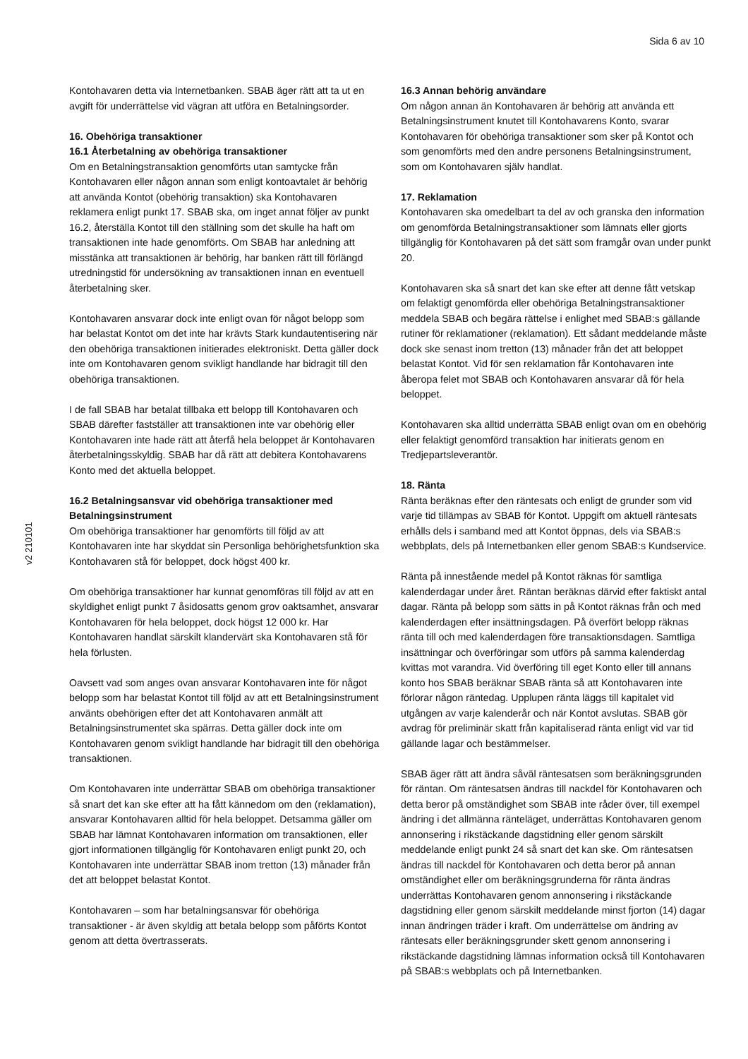Sida 6 av 10
v2 210101
Kontohavaren detta via Internetbanken. SBAB äger rätt att ta ut en avgift för underrättelse vid vägran att utföra en Betalningsorder.
16. Obehöriga transaktioner
16.1 Återbetalning av obehöriga transaktioner
Om en Betalningstransaktion genomförts utan samtycke från Kontohavaren eller någon annan som enligt kontoavtalet är behörig att använda Kontot (obehörig transaktion) ska Kontohavaren reklamera enligt punkt 17. SBAB ska, om inget annat följer av punkt 16.2, återställa Kontot till den ställning som det skulle ha haft om transaktionen inte hade genomförts. Om SBAB har anledning att misstänka att transaktionen är behörig, har banken rätt till förlängd utredningstid för undersökning av transaktionen innan en eventuell återbetalning sker.
Kontohavaren ansvarar dock inte enligt ovan för något belopp som har belastat Kontot om det inte har krävts Stark kundautentisering när den obehöriga transaktionen initierades elektroniskt. Detta gäller dock inte om Kontohavaren genom svikligt handlande har bidragit till den obehöriga transaktionen.
I de fall SBAB har betalat tillbaka ett belopp till Kontohavaren och SBAB därefter fastställer att transaktionen inte var obehörig eller Kontohavaren inte hade rätt att återfå hela beloppet är Kontohavaren återbetalningsskyldig. SBAB har då rätt att debitera Kontohavarens Konto med det aktuella beloppet.
16.2 Betalningsansvar vid obehöriga transaktioner med Betalningsinstrument
Om obehöriga transaktioner har genomförts till följd av att Kontohavaren inte har skyddat sin Personliga behörighetsfunktion ska Kontohavaren stå för beloppet, dock högst 400 kr.
Om obehöriga transaktioner har kunnat genomföras till följd av att en skyldighet enligt punkt 7 åsidosatts genom grov oaktsamhet, ansvarar Kontohavaren för hela beloppet, dock högst 12 000 kr. Har Kontohavaren handlat särskilt klandervärt ska Kontohavaren stå för hela förlusten.
Oavsett vad som anges ovan ansvarar Kontohavaren inte för något belopp som har belastat Kontot till följd av att ett Betalningsinstrument använts obehörigen efter det att Kontohavaren anmält att Betalningsinstrumentet ska spärras. Detta gäller dock inte om Kontohavaren genom svikligt handlande har bidragit till den obehöriga transaktionen.
Om Kontohavaren inte underrättar SBAB om obehöriga transaktioner så snart det kan ske efter att ha fått kännedom om den (reklamation), ansvarar Kontohavaren alltid för hela beloppet. Detsamma gäller om SBAB har lämnat Kontohavaren information om transaktionen, eller gjort informationen tillgänglig för Kontohavaren enligt punkt 20, och Kontohavaren inte underrättar SBAB inom tretton (13) månader från det att beloppet belastat Kontot.
Kontohavaren – som har betalningsansvar för obehöriga transaktioner - är även skyldig att betala belopp som påförts Kontot genom att detta övertrasserats.
16.3 Annan behörig användare
Om någon annan än Kontohavaren är behörig att använda ett Betalningsinstrument knutet till Kontohavarens Konto, svarar Kontohavaren för obehöriga transaktioner som sker på Kontot och som genomförts med den andre personens Betalningsinstrument, som om Kontohavaren själv handlat.
17. Reklamation
Kontohavaren ska omedelbart ta del av och granska den information om genomförda Betalningstransaktioner som lämnats eller gjorts tillgänglig för Kontohavaren på det sätt som framgår ovan under punkt 20.
Kontohavaren ska så snart det kan ske efter att denne fått vetskap om felaktigt genomförda eller obehöriga Betalningstransaktioner meddela SBAB och begära rättelse i enlighet med SBAB:s gällande rutiner för reklamationer (reklamation). Ett sådant meddelande måste dock ske senast inom tretton (13) månader från det att beloppet belastat Kontot. Vid för sen reklamation får Kontohavaren inte åberopa felet mot SBAB och Kontohavaren ansvarar då för hela beloppet.
Kontohavaren ska alltid underrätta SBAB enligt ovan om en obehörig eller felaktigt genomförd transaktion har initierats genom en Tredjepartsleverantör.
18. Ränta
Ränta beräknas efter den räntesats och enligt de grunder som vid varje tid tillämpas av SBAB för Kontot. Uppgift om aktuell räntesats erhålls dels i samband med att Kontot öppnas, dels via SBAB:s webbplats, dels på Internetbanken eller genom SBAB:s Kundservice.
Ränta på innestående medel på Kontot räknas för samtliga kalenderdagar under året. Räntan beräknas därvid efter faktiskt antal dagar. Ränta på belopp som sätts in på Kontot räknas från och med kalenderdagen efter insättningsdagen. På överfört belopp räknas ränta till och med kalenderdagen före transaktionsdagen. Samtliga insättningar och överföringar som utförs på samma kalenderdag kvittas mot varandra. Vid överföring till eget Konto eller till annans konto hos SBAB beräknar SBAB ränta så att Kontohavaren inte förlorar någon räntedag. Upplupen ränta läggs till kapitalet vid utgången av varje kalenderår och när Kontot avslutas. SBAB gör avdrag för preliminär skatt från kapitaliserad ränta enligt vid var tid gällande lagar och bestämmelser.
SBAB äger rätt att ändra såväl räntesatsen som beräkningsgrunden för räntan. Om räntesatsen ändras till nackdel för Kontohavaren och detta beror på omständighet som SBAB inte råder över, till exempel ändring i det allmänna ränteläget, underrättas Kontohavaren genom annonsering i rikstäckande dagstidning eller genom särskilt meddelande enligt punkt 24 så snart det kan ske. Om räntesatsen ändras till nackdel för Kontohavaren och detta beror på annan omständighet eller om beräkningsgrunderna för ränta ändras underrättas Kontohavaren genom annonsering i rikstäckande dagstidning eller genom särskilt meddelande minst fjorton (14) dagar innan ändringen träder i kraft. Om underrättelse om ändring av räntesats eller beräkningsgrunder skett genom annonsering i rikstäckande dagstidning lämnas information också till Kontohavaren på SBAB:s webbplats och på Internetbanken.